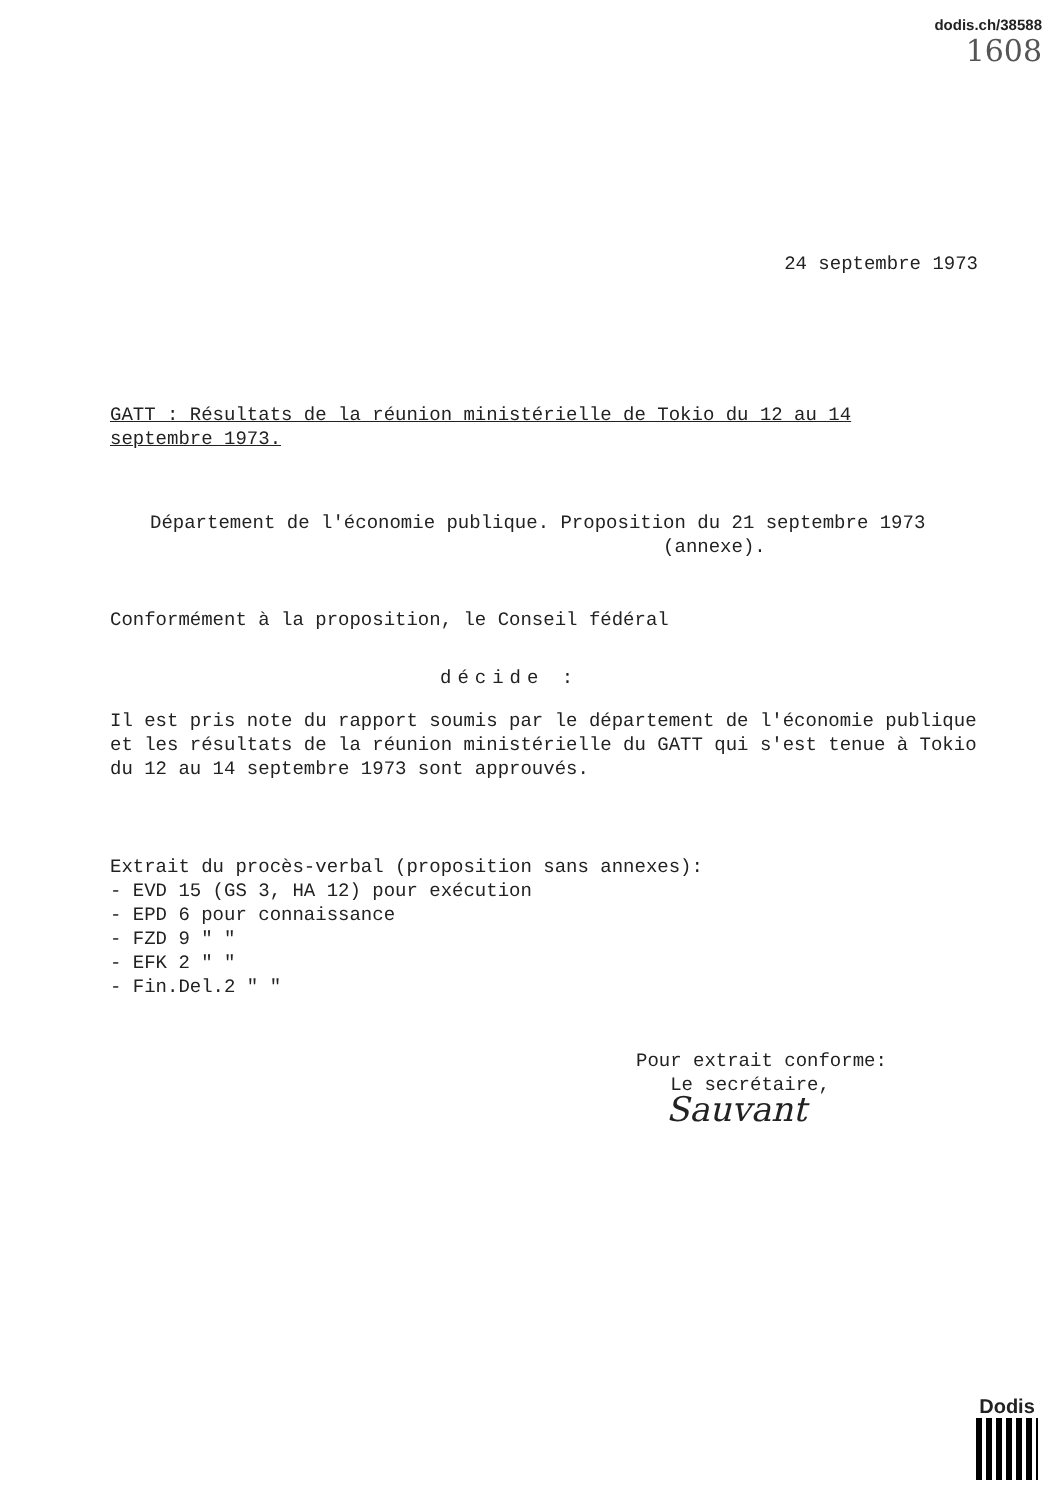dodis.ch/38588
1608
24 septembre 1973
GATT : Résultats de la réunion ministérielle de Tokio du 12 au 14 septembre 1973.
Département de l'économie publique. Proposition du 21 septembre 1973
(annexe).
Conformément à la proposition, le Conseil fédéral
décide :
Il est pris note du rapport soumis par le département de l'économie publique et les résultats de la réunion ministérielle du GATT qui s'est tenue à Tokio du 12 au 14 septembre 1973 sont approuvés.
Extrait du procès-verbal (proposition sans annexes):
- EVD 15 (GS 3, HA 12) pour exécution
- EPD 6 pour connaissance
- FZD 9 " "
- EFK 2 " "
- Fin.Del.2 " "
Pour extrait conforme:
Le secrétaire,
Sauvant
Dodis